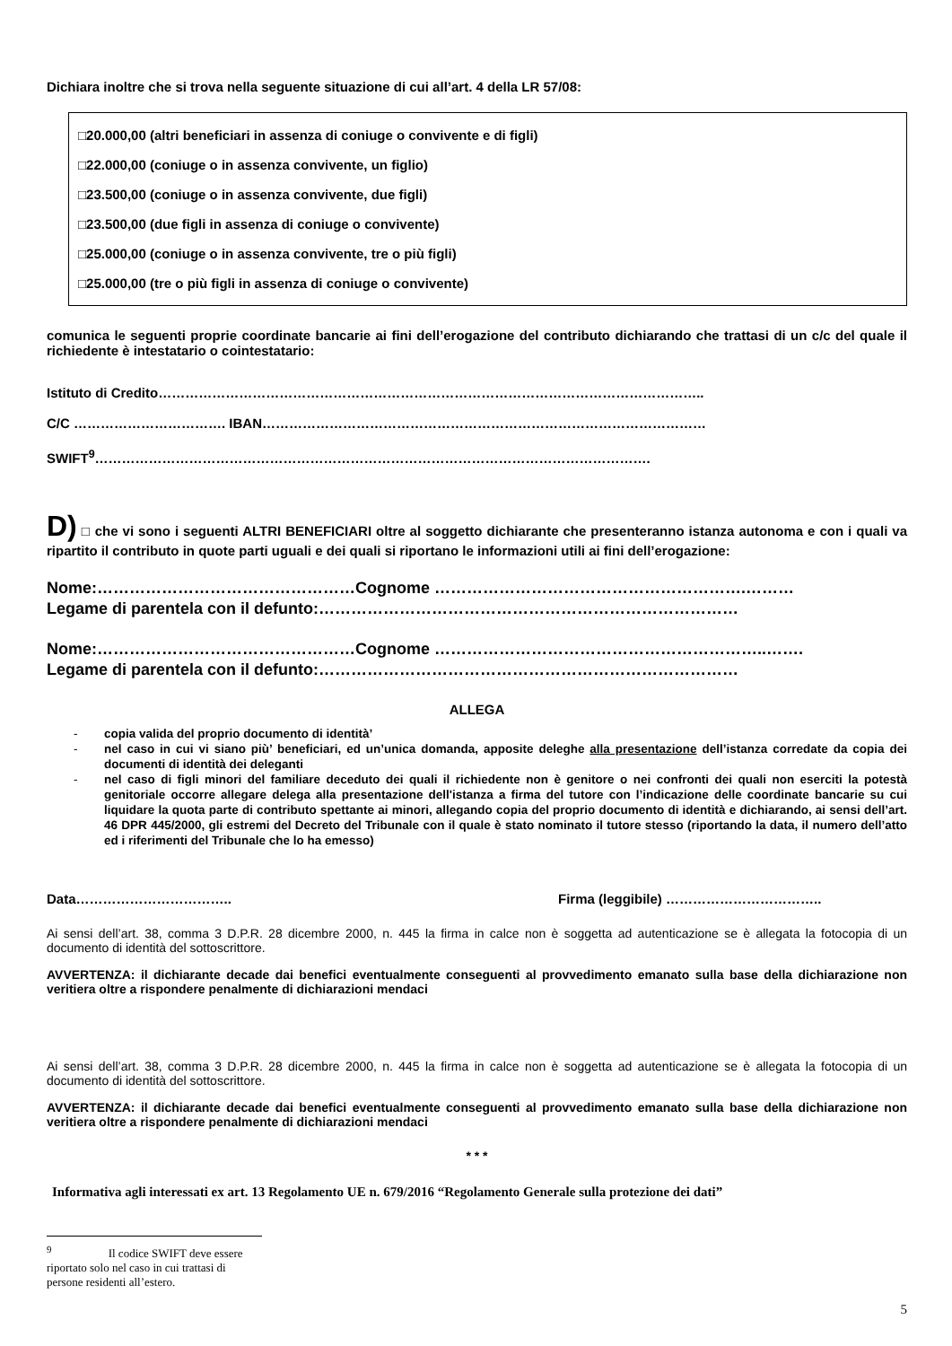Dichiara inoltre che si trova nella seguente situazione di cui all’art. 4 della LR 57/08:
□20.000,00 (altri beneficiari in assenza di coniuge o convivente e di figli)
□22.000,00 (coniuge o in assenza convivente, un figlio)
□23.500,00 (coniuge o in assenza convivente, due figli)
□23.500,00 (due figli in assenza di coniuge o convivente)
□25.000,00 (coniuge o in assenza convivente, tre o più figli)
□25.000,00 (tre o più figli in assenza di coniuge o convivente)
comunica le seguenti proprie coordinate bancarie ai fini dell’erogazione del contributo dichiarando che trattasi di un c/c del quale il richiedente è intestatario o cointestatario:
Istituto di Credito…………………………………………………………………………………………………………..
C/C ……………………………. IBAN………………………………………………………………………………………
SWIFT<sup>9</sup>…………………………………………………………………………………………………………….
D) □ che vi sono i seguenti ALTRI BENEFICIARI oltre al soggetto dichiarante che presenteranno istanza autonoma e con i quali va ripartito il contributo in quote parti uguali e dei quali si riportano le informazioni utili ai fini dell’erogazione:
Nome:…………………………………………Cognome ………………………………………………….………
Legame di parentela con il defunto:……………………………………………………………………
Nome:…………………………………………Cognome ……………………………………………………..…….
Legame di parentela con il defunto:……………………………………………………………………
ALLEGA
- copia valida del proprio documento di identità’
- nel caso in cui vi siano più’ beneficiari, ed un’unica domanda, apposite deleghe alla presentazione dell’istanza corredate da copia dei documenti di identità dei deleganti
- nel caso di figli minori del familiare deceduto dei quali il richiedente non è genitore o nei confronti dei quali non eserciti la potestà genitoriale occorre allegare delega alla presentazione dell'istanza a firma del tutore con l’indicazione delle coordinate bancarie su cui liquidare la quota parte di contributo spettante ai minori, allegando copia del proprio documento di identità e dichiarando, ai sensi dell’art. 46 DPR 445/2000, gli estremi del Decreto del Tribunale con il quale è stato nominato il tutore stesso (riportando la data, il numero dell’atto ed i riferimenti del Tribunale che lo ha emesso)
Data…………………………….. Firma (leggibile) ……………………………..
Ai sensi dell’art. 38, comma 3 D.P.R. 28 dicembre 2000, n. 445 la firma in calce non è soggetta ad autenticazione se è allegata la fotocopia di un documento di identità del sottoscrittore.
AVVERTENZA: il dichiarante decade dai benefici eventualmente conseguenti al provvedimento emanato sulla base della dichiarazione non veritiera oltre a rispondere penalmente di dichiarazioni mendaci
Ai sensi dell’art. 38, comma 3 D.P.R. 28 dicembre 2000, n. 445 la firma in calce non è soggetta ad autenticazione se è allegata la fotocopia di un documento di identità del sottoscrittore.
AVVERTENZA: il dichiarante decade dai benefici eventualmente conseguenti al provvedimento emanato sulla base della dichiarazione non veritiera oltre a rispondere penalmente di dichiarazioni mendaci
* * *
Informativa agli interessati ex art. 13 Regolamento UE n. 679/2016 “Regolamento Generale sulla protezione dei dati”
<sup>9</sup> Il codice SWIFT deve essere riportato solo nel caso in cui trattasi di persone residenti all’estero.
5